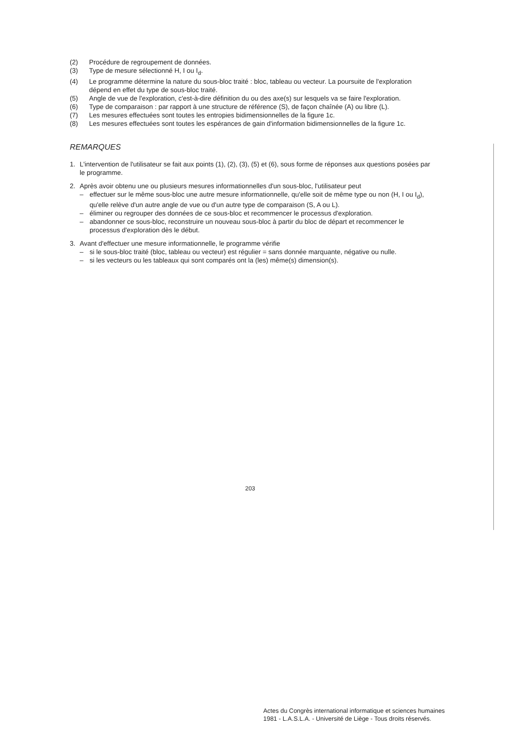(2) Procédure de regroupement de données.
(3) Type de mesure sélectionné H, I ou I<sub>d</sub>.
(4) Le programme détermine la nature du sous-bloc traité : bloc, tableau ou vecteur. La poursuite de l'exploration dépend en effet du type de sous-bloc traité.
(5) Angle de vue de l'exploration, c'est-à-dire définition du ou des axe(s) sur lesquels va se faire l'exploration.
(6) Type de comparaison : par rapport à une structure de référence (S), de façon chaînée (A) ou libre (L).
(7) Les mesures effectuées sont toutes les entropies bidimensionnelles de la figure 1c.
(8) Les mesures effectuées sont toutes les espérances de gain d'information bidimensionnelles de la figure 1c.
REMARQUES
1. L'intervention de l'utilisateur se fait aux points (1), (2), (3), (5) et (6), sous forme de réponses aux questions posées par le programme.
2. Après avoir obtenu une ou plusieurs mesures informationnelles d'un sous-bloc, l'utilisateur peut
– effectuer sur le même sous-bloc une autre mesure informationnelle, qu'elle soit de même type ou non (H, I ou I<sub>d</sub>), qu'elle relève d'un autre angle de vue ou d'un autre type de comparaison (S, A ou L).
– éliminer ou regrouper des données de ce sous-bloc et recommencer le processus d'exploration.
– abandonner ce sous-bloc, reconstruire un nouveau sous-bloc à partir du bloc de départ et recommencer le processus d'exploration dès le début.
3. Avant d'effectuer une mesure informationnelle, le programme vérifie
– si le sous-bloc traité (bloc, tableau ou vecteur) est régulier = sans donnée marquante, négative ou nulle.
– si les vecteurs ou les tableaux qui sont comparés ont la (les) même(s) dimension(s).
203
Actes du Congrès international informatique et sciences humaines
1981 - L.A.S.L.A. - Université de Liège - Tous droits réservés.